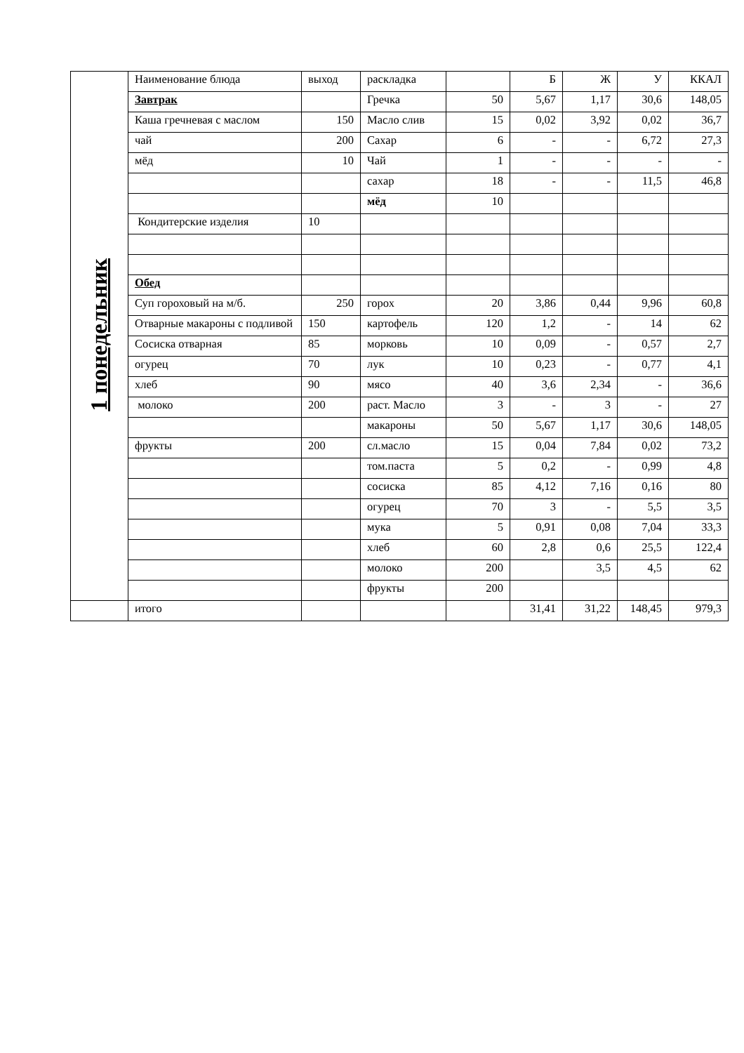| 1 понедельник | Наименование блюда | выход | раскладка | | Б | Ж | У | ККАЛ |
| | Завтрак | | Гречка | 50 | 5,67 | 1,17 | 30,6 | 148,05 |
| | Каша гречневая с маслом | 150 | Масло слив | 15 | 0,02 | 3,92 | 0,02 | 36,7 |
| | чай | 200 | Сахар | 6 | - | - | 6,72 | 27,3 |
| | мёд | 10 | Чай | 1 | - | - | - | - |
| | | | сахар | 18 | - | - | 11,5 | 46,8 |
| | | | мёд | 10 | | | | |
| | Кондитерские изделия | 10 | | | | | | |
| | Обед | | | | | | | |
| | Суп гороховый на м/б. | 250 | горох | 20 | 3,86 | 0,44 | 9,96 | 60,8 |
| | Отварные макароны с подливой | 150 | картофель | 120 | 1,2 | - | 14 | 62 |
| | Сосиска отварная | 85 | морковь | 10 | 0,09 | - | 0,57 | 2,7 |
| | огурец | 70 | лук | 10 | 0,23 | - | 0,77 | 4,1 |
| | хлеб | 90 | мясо | 40 | 3,6 | 2,34 | - | 36,6 |
| | молоко | 200 | раст. Масло | 3 | - | 3 | - | 27 |
| | | | макароны | 50 | 5,67 | 1,17 | 30,6 | 148,05 |
| | фрукты | 200 | сл.масло | 15 | 0,04 | 7,84 | 0,02 | 73,2 |
| | | | том.паста | 5 | 0,2 | - | 0,99 | 4,8 |
| | | | сосиска | 85 | 4,12 | 7,16 | 0,16 | 80 |
| | | | огурец | 70 | 3 | - | 5,5 | 3,5 |
| | | | мука | 5 | 0,91 | 0,08 | 7,04 | 33,3 |
| | | | хлеб | 60 | 2,8 | 0,6 | 25,5 | 122,4 |
| | | | молоко | 200 | | 3,5 | 4,5 | 62 |
| | | | фрукты | 200 | | | | |
| | итого | | | | 31,41 | 31,22 | 148,45 | 979,3 |